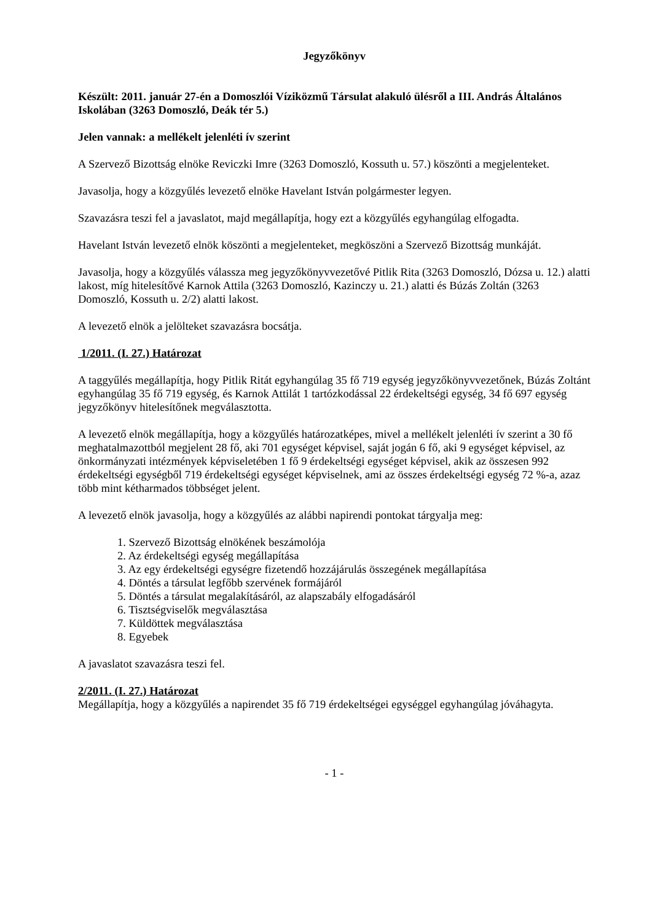Jegyzőkönyv
Készült: 2011. január 27-én a Domoszlói Víziközmű Társulat alakuló ülésről a III. András Általános Iskolában (3263 Domoszló, Deák tér 5.)
Jelen vannak: a mellékelt jelenléti ív szerint
A Szervező Bizottság elnöke Reviczki Imre (3263 Domoszló, Kossuth u. 57.) köszönti a megjelenteket.
Javasolja, hogy a közgyűlés levezető elnöke Havelant István polgármester legyen.
Szavazásra teszi fel a javaslatot, majd megállapítja, hogy ezt a közgyűlés egyhangúlag elfogadta.
Havelant István levezető elnök köszönti a megjelenteket, megköszöni a Szervező Bizottság munkáját.
Javasolja, hogy a közgyűlés válassza meg jegyzőkönyvvezetővé Pitlik Rita (3263 Domoszló, Dózsa u. 12.) alatti lakost, míg hitelesítővé Karnok Attila (3263 Domoszló, Kazinczy u. 21.) alatti és Búzás Zoltán (3263 Domoszló, Kossuth u. 2/2) alatti lakost.
A levezető elnök a jelölteket szavazásra bocsátja.
1/2011. (I. 27.) Határozat
A taggyűlés megállapítja, hogy Pitlik Ritát egyhangúlag 35 fő 719 egység jegyzőkönyvvezetőnek, Búzás Zoltánt egyhangúlag 35 fő 719 egység, és Karnok Attilát 1 tartózkodással 22 érdekeltségi egység, 34 fő 697 egység jegyzőkönyv hitelesítőnek megválasztotta.
A levezető elnök megállapítja, hogy a közgyűlés határozatképes, mivel a mellékelt jelenléti ív szerint a 30 fő meghatalmazottból megjelent 28 fő, aki 701 egységet képvisel, saját jogán 6 fő, aki 9 egységet képvisel, az önkormányzati intézmények képviseletében 1 fő 9 érdekeltségi egységet képvisel, akik az összesen 992 érdekeltségi egységből 719 érdekeltségi egységet képviselnek, ami az összes érdekeltségi egység 72 %-a, azaz több mint kétharmados többséget jelent.
A levezető elnök javasolja, hogy a közgyűlés az alábbi napirendi pontokat tárgyalja meg:
1. Szervező Bizottság elnökének beszámolója
2. Az érdekeltségi egység megállapítása
3. Az egy érdekeltségi egységre fizetendő hozzájárulás összegének megállapítása
4. Döntés a társulat legfőbb szervének formájáról
5. Döntés a társulat megalakításáról, az alapszabály elfogadásáról
6. Tisztségviselők megválasztása
7. Küldöttek megválasztása
8. Egyebek
A javaslatot szavazásra teszi fel.
2/2011. (I. 27.) Határozat
Megállapítja, hogy a közgyűlés a napirendet 35 fő 719 érdekeltségei egységgel egyhangúlag jóváhagyta.
- 1 -